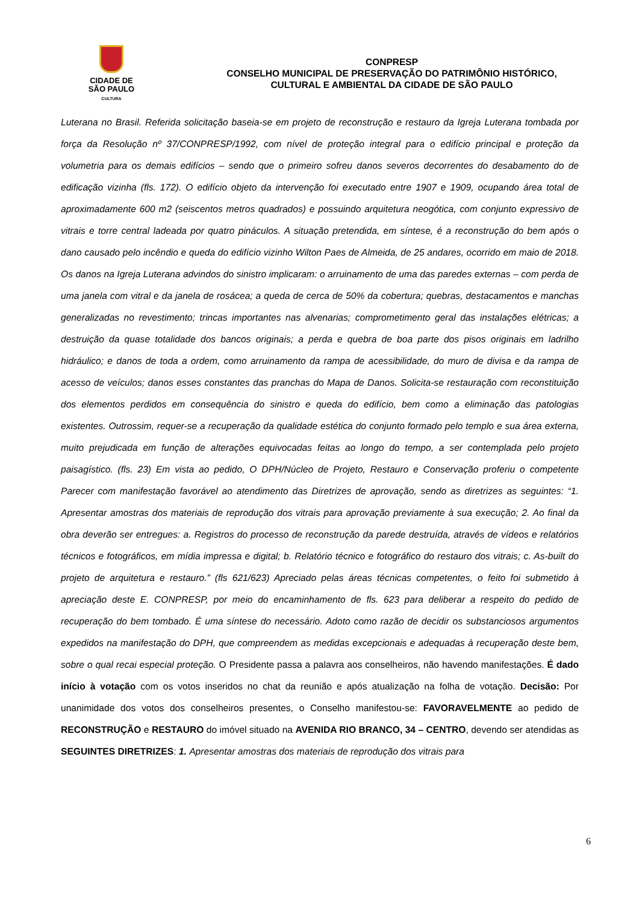CIDADE DE
SÃO PAULO
CULTURA
CONPRESP
CONSELHO MUNICIPAL DE PRESERVAÇÃO DO PATRIMÔNIO HISTÓRICO,
CULTURAL E AMBIENTAL DA CIDADE DE SÃO PAULO
Luterana no Brasil. Referida solicitação baseia-se em projeto de reconstrução e restauro da Igreja Luterana tombada por força da Resolução nº 37/CONPRESP/1992, com nível de proteção integral para o edifício principal e proteção da volumetria para os demais edifícios – sendo que o primeiro sofreu danos severos decorrentes do desabamento do de edificação vizinha (fls. 172). O edifício objeto da intervenção foi executado entre 1907 e 1909, ocupando área total de aproximadamente 600 m2 (seiscentos metros quadrados) e possuindo arquitetura neogótica, com conjunto expressivo de vitrais e torre central ladeada por quatro pináculos. A situação pretendida, em síntese, é a reconstrução do bem após o dano causado pelo incêndio e queda do edifício vizinho Wilton Paes de Almeida, de 25 andares, ocorrido em maio de 2018. Os danos na Igreja Luterana advindos do sinistro implicaram: o arruinamento de uma das paredes externas – com perda de uma janela com vitral e da janela de rosácea; a queda de cerca de 50% da cobertura; quebras, destacamentos e manchas generalizadas no revestimento; trincas importantes nas alvenarias; comprometimento geral das instalações elétricas; a destruição da quase totalidade dos bancos originais; a perda e quebra de boa parte dos pisos originais em ladrilho hidráulico; e danos de toda a ordem, como arruinamento da rampa de acessibilidade, do muro de divisa e da rampa de acesso de veículos; danos esses constantes das pranchas do Mapa de Danos. Solicita-se restauração com reconstituição dos elementos perdidos em consequência do sinistro e queda do edifício, bem como a eliminação das patologias existentes. Outrossim, requer-se a recuperação da qualidade estética do conjunto formado pelo templo e sua área externa, muito prejudicada em função de alterações equivocadas feitas ao longo do tempo, a ser contemplada pelo projeto paisagístico. (fls. 23) Em vista ao pedido, O DPH/Núcleo de Projeto, Restauro e Conservação proferiu o competente Parecer com manifestação favorável ao atendimento das Diretrizes de aprovação, sendo as diretrizes as seguintes: “1. Apresentar amostras dos materiais de reprodução dos vitrais para aprovação previamente à sua execução; 2. Ao final da obra deverão ser entregues: a. Registros do processo de reconstrução da parede destruída, através de vídeos e relatórios técnicos e fotográficos, em mídia impressa e digital; b. Relatório técnico e fotográfico do restauro dos vitrais; c. As-built do projeto de arquitetura e restauro.” (fls 621/623) Apreciado pelas áreas técnicas competentes, o feito foi submetido à apreciação deste E. CONPRESP, por meio do encaminhamento de fls. 623 para deliberar a respeito do pedido de recuperação do bem tombado. É uma síntese do necessário. Adoto como razão de decidir os substanciosos argumentos expedidos na manifestação do DPH, que compreendem as medidas excepcionais e adequadas à recuperação deste bem, sobre o qual recai especial proteção. O Presidente passa a palavra aos conselheiros, não havendo manifestações. É dado início à votação com os votos inseridos no chat da reunião e após atualização na folha de votação. Decisão: Por unanimidade dos votos dos conselheiros presentes, o Conselho manifestou-se: FAVORAVELMENTE ao pedido de RECONSTRUÇÃO e RESTAURO do imóvel situado na AVENIDA RIO BRANCO, 34 – CENTRO, devendo ser atendidas as SEGUINTES DIRETRIZES: 1. Apresentar amostras dos materiais de reprodução dos vitrais para
6